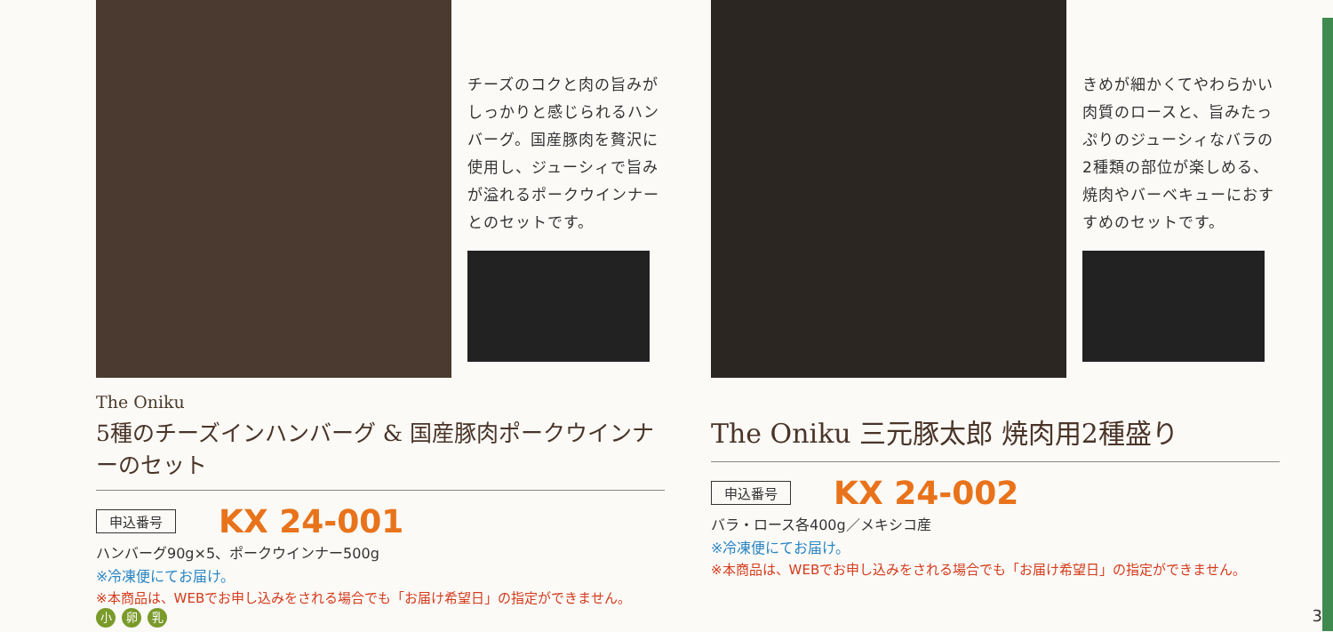チーズのコクと肉の旨みがしっかりと感じられるハンバーグ。国産豚肉を贅沢に使用し、ジューシィで旨みが溢れるポークウインナーとのセットです。
The Oniku
5種のチーズインハンバーグ & 国産豚肉ポークウインナーのセット
申込番号 KX 24-001
ハンバーグ90g×5、ポークウインナー500g
※冷凍便にてお届け。
※本商品は、WEBでお申し込みをされる場合でも「お届け希望日」の指定ができません。
小 卵 乳
きめが細かくてやわらかい肉質のロースと、旨みたっぷりのジューシィなバラの2種類の部位が楽しめる、焼肉やバーベキューにおすすめのセットです。
The Oniku 三元豚太郎 焼肉用2種盛り
申込番号 KX 24-002
バラ・ロース各400g／メキシコ産
※冷凍便にてお届け。
※本商品は、WEBでお申し込みをされる場合でも「お届け希望日」の指定ができません。
3